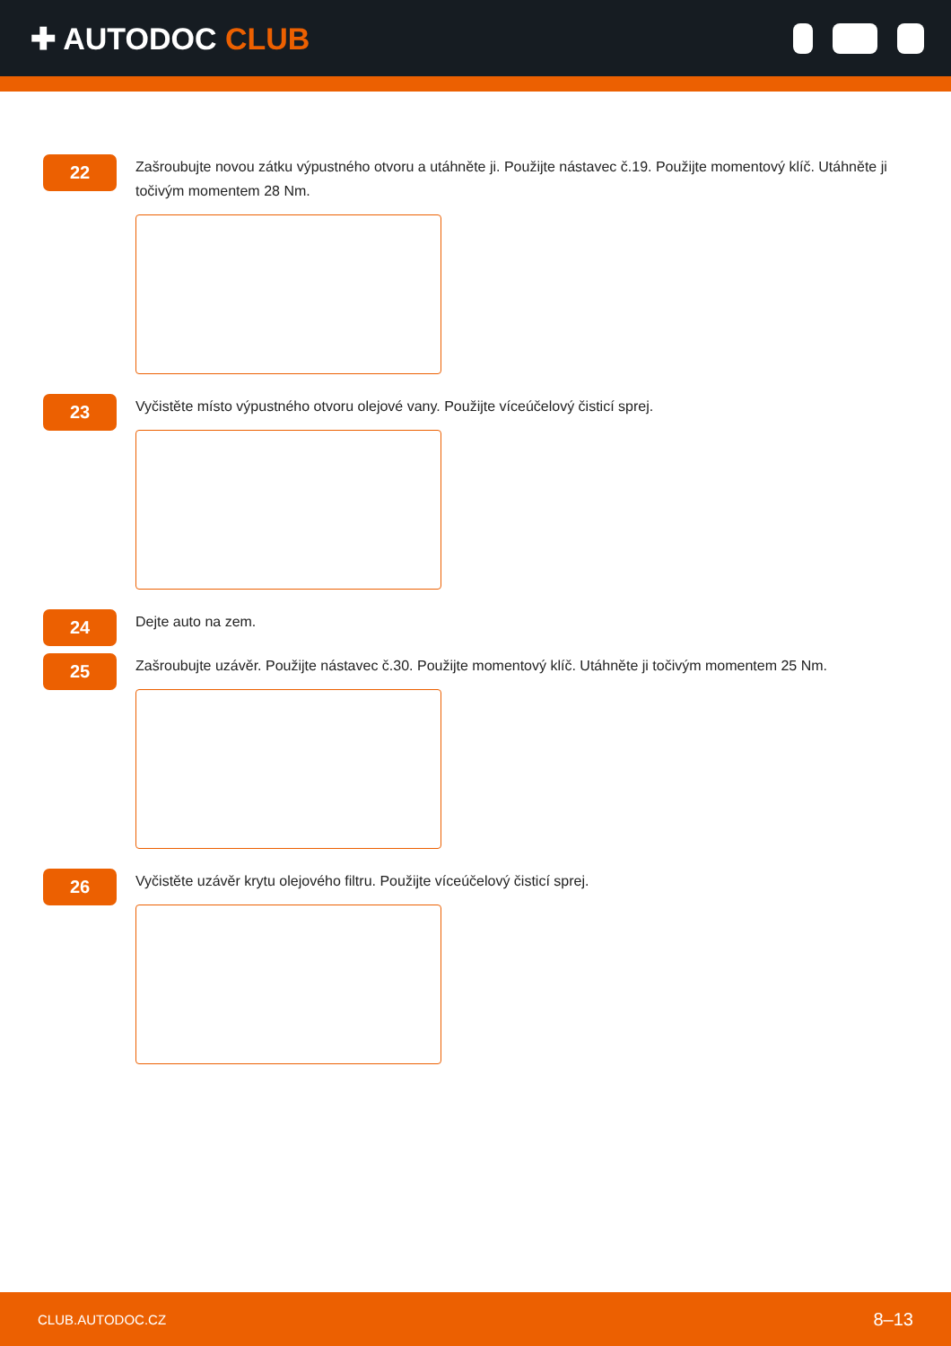✚ AUTODOC CLUB
22
Zašroubujte novou zátku výpustného otvoru a utáhněte ji. Použijte nástavec č.19. Použijte momentový klíč. Utáhněte ji točivým momentem 28 Nm.
23
Vyčistěte místo výpustného otvoru olejové vany. Použijte víceúčelový čisticí sprej.
24
Dejte auto na zem.
25
Zašroubujte uzávěr. Použijte nástavec č.30. Použijte momentový klíč. Utáhněte ji točivým momentem 25 Nm.
26
Vyčistěte uzávěr krytu olejového filtru. Použijte víceúčelový čisticí sprej.
CLUB.AUTODOC.CZ 8–13